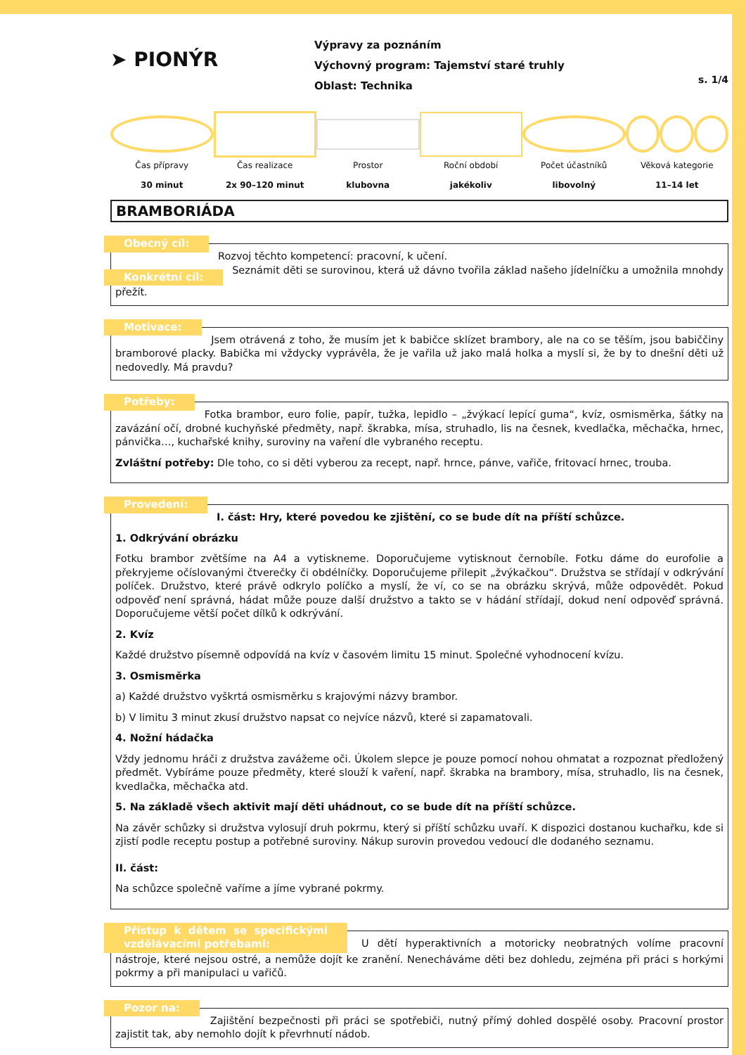➤ PIONÝR
Výpravy za poznáním
Výchovný program: Tajemství staré truhly
Oblast: Technika
s. 1/4
Čas přípravy
30 minut
Čas realizace
2x 90–120 minut
Prostor
klubovna
Roční období
jakékoliv
Počet účastníků
libovolný
Věková kategorie
11–14 let
BRAMBORIÁDA
Obecný cíl: Rozvoj těchto kompetencí: pracovní, k učení.
Konkrétní cíl: Seznámit děti se surovinou, která už dávno tvořila základ našeho jídelníčku a umožnila mnohdy přežít.
Motivace: Jsem otrávená z toho, že musím jet k babičce sklízet brambory, ale na co se těším, jsou babiččiny bramborové placky. Babička mi vždycky vyprávěla, že je vařila už jako malá holka a myslí si, že by to dnešní děti už nedovedly. Má pravdu?
Potřeby: Fotka brambor, euro folie, papír, tužka, lepidlo – „žvýkací lepící guma“, kvíz, osmisměrka, šátky na zavázání očí, drobné kuchyňské předměty, např. škrabka, mísa, struhadlo, lis na česnek, kvedlačka, měchačka, hrnec, pánvička…, kuchařské knihy, suroviny na vaření dle vybraného receptu.
Zvláštní potřeby: Dle toho, co si děti vyberou za recept, např. hrnce, pánve, vařiče, fritovací hrnec, trouba.
Provedení: I. část: Hry, které povedou ke zjištění, co se bude dít na příští schůzce.
1. Odkrývání obrázku
Fotku brambor zvětšíme na A4 a vytiskneme. Doporučujeme vytisknout černobíle. Fotku dáme do eurofolie a překryjeme očíslovanými čtverečky či obdélníčky. Doporučujeme přilepit „žvýkačkou“. Družstva se střídají v odkrývání políček. Družstvo, které právě odkrylo políčko a myslí, že ví, co se na obrázku skrývá, může odpovědět. Pokud odpověď není správná, hádat může pouze další družstvo a takto se v hádání střídají, dokud není odpověď správná. Doporučujeme větší počet dílků k odkrývání.
2. Kvíz
Každé družstvo písemně odpovídá na kvíz v časovém limitu 15 minut. Společné vyhodnocení kvízu.
3. Osmisměrka
a) Každé družstvo vyškrtá osmisměrku s krajovými názvy brambor.
b) V limitu 3 minut zkusí družstvo napsat co nejvíce názvů, které si zapamatovali.
4. Nožní hádačka
Vždy jednomu hráči z družstva zavážeme oči. Úkolem slepce je pouze pomocí nohou ohmatat a rozpoznat předložený předmět. Vybíráme pouze předměty, které slouží k vaření, např. škrabka na brambory, mísa, struhadlo, lis na česnek, kvedlačka, měchačka atd.
5. Na základě všech aktivit mají děti uhádnout, co se bude dít na příští schůzce.
Na závěr schůzky si družstva vylosují druh pokrmu, který si příští schůzku uvaří. K dispozici dostanou kuchařku, kde si zjistí podle receptu postup a potřebné suroviny. Nákup surovin provedou vedoucí dle dodaného seznamu.
II. část:
Na schůzce společně vaříme a jíme vybrané pokrmy.
Přístup k dětem se specifickými vzdělávacími potřebami: U dětí hyperaktivních a motoricky neobratných volíme pracovní nástroje, které nejsou ostré, a nemůže dojít ke zranění. Nenecháváme děti bez dohledu, zejména při práci s horkými pokrmy a při manipulaci u vařičů.
Pozor na: Zajištění bezpečnosti při práci se spotřebiči, nutný přímý dohled dospělé osoby. Pracovní prostor zajistit tak, aby nemohlo dojít k převrhnutí nádob.